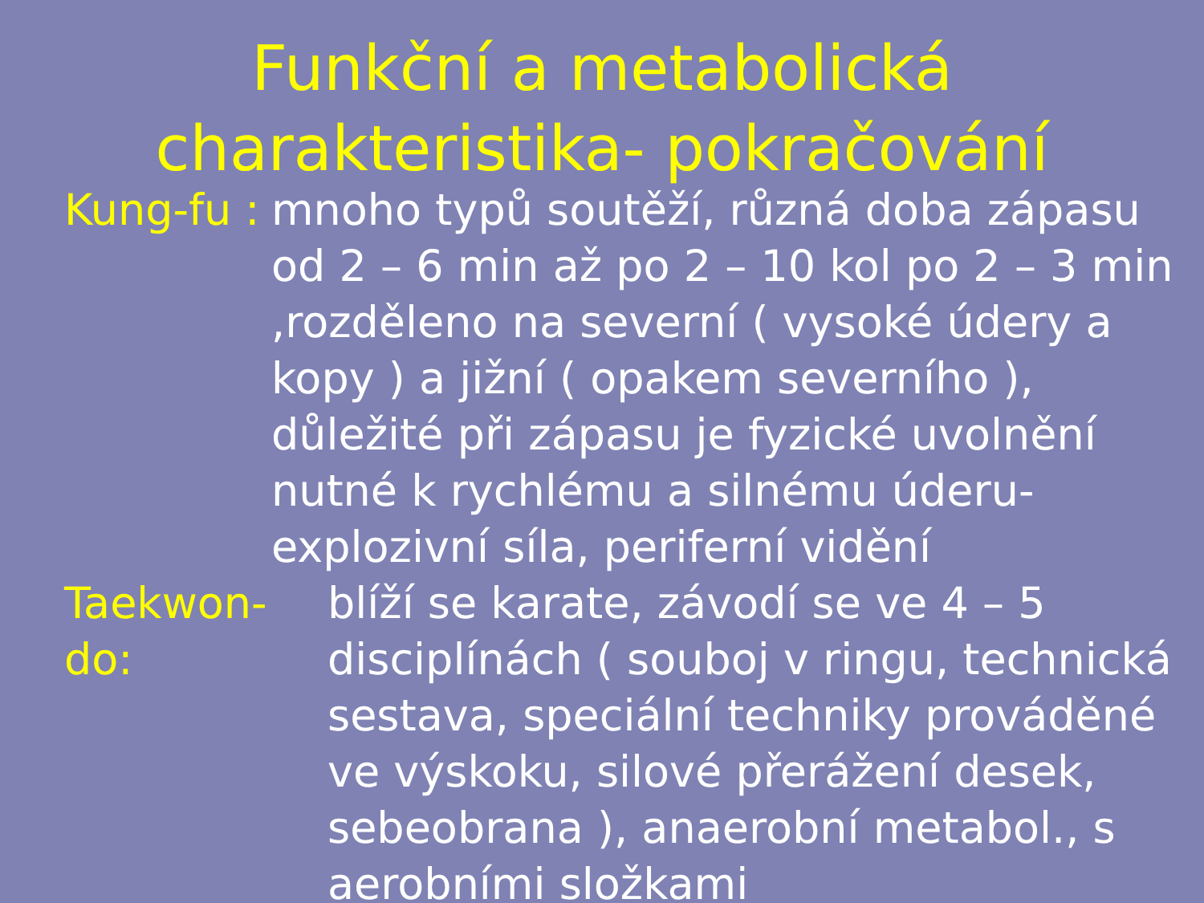Funkční a metabolická
charakteristika- pokračování
Kung-fu :
mnoho typů soutěží, různá doba zápasu od 2 – 6 min až po 2 – 10 kol po 2 – 3 min ,rozděleno na severní ( vysoké údery a kopy ) a jižní ( opakem severního ), důležité při zápasu je fyzické uvolnění nutné k rychlému a silnému úderu- explozivní síla, periferní vidění
Taekwon-do:
blíží se karate, závodí se ve 4 – 5 disciplínách ( souboj v ringu, technická sestava, speciální techniky prováděné ve výskoku, silové přerážení desek, sebeobrana ), anaerobní metabol., s aerobními složkami